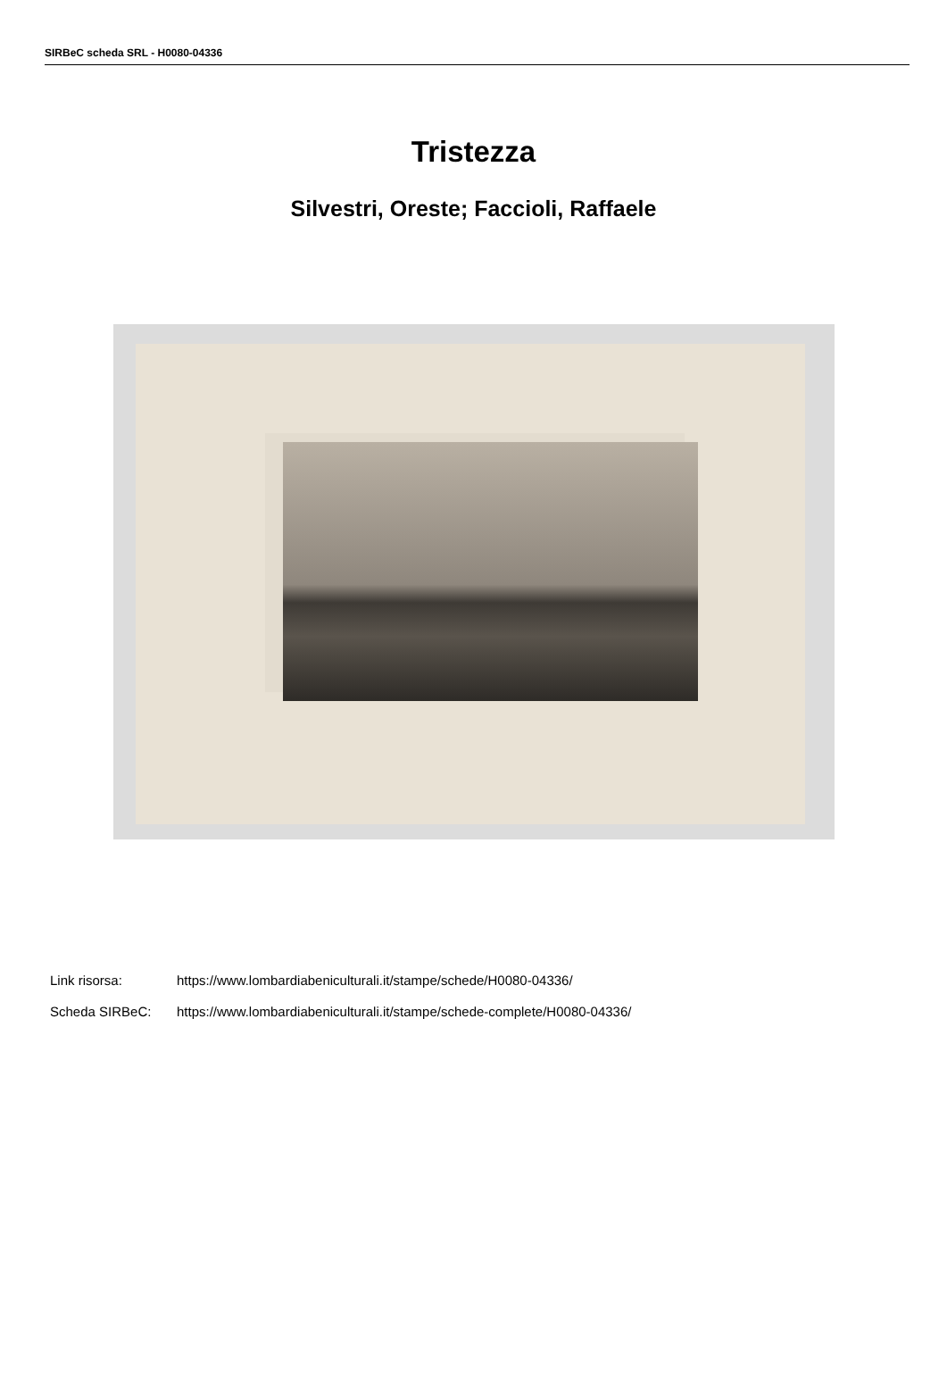SIRBeC scheda SRL - H0080-04336
Tristezza
Silvestri, Oreste; Faccioli, Raffaele
Link risorsa: https://www.lombardiabeniculturali.it/stampe/schede/H0080-04336/
Scheda SIRBeC: https://www.lombardiabeniculturali.it/stampe/schede-complete/H0080-04336/